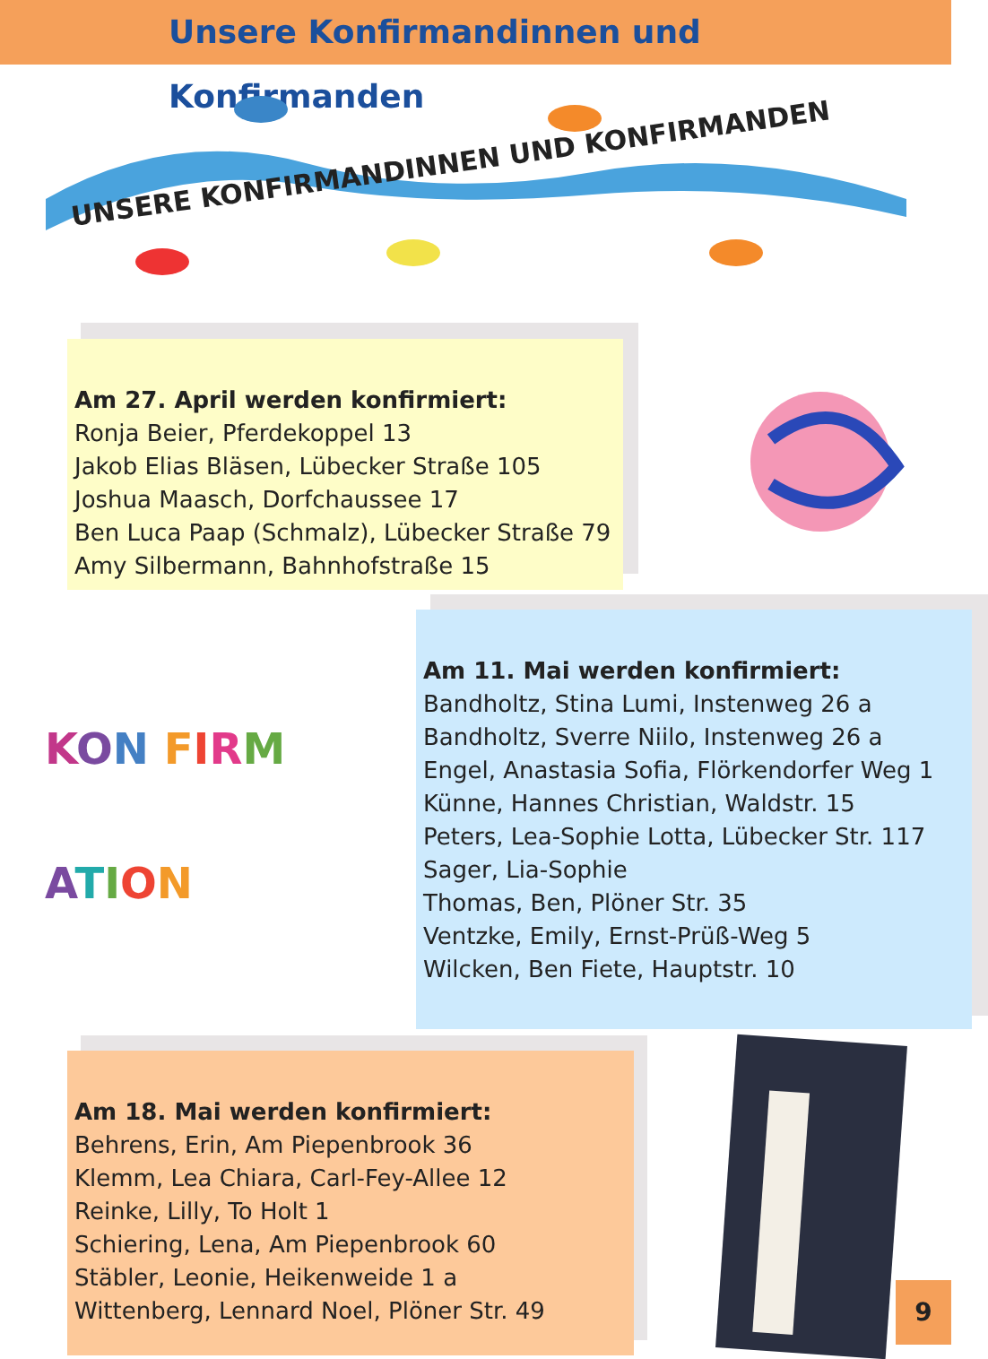Unsere Konfirmandinnen und Konfirmanden
UNSERE KONFIRMANDINNEN UND KONFIRMANDEN
Am 27. April werden konfirmiert:
Ronja Beier, Pferdekoppel 13
Jakob Elias Bläsen, Lübecker Straße 105
Joshua Maasch, Dorfchaussee 17
Ben Luca Paap (Schmalz), Lübecker Straße 79
Amy Silbermann, Bahnhofstraße 15
Am 11. Mai werden konfirmiert:
Bandholtz, Stina Lumi, Instenweg 26 a
Bandholtz, Sverre Niilo, Instenweg 26 a
Engel, Anastasia Sofia, Flörkendorfer Weg 1
Künne, Hannes Christian, Waldstr. 15
Peters, Lea-Sophie Lotta, Lübecker Str. 117
Sager, Lia-Sophie
Thomas, Ben, Plöner Str. 35
Ventzke, Emily, Ernst-Prüß-Weg 5
Wilcken, Ben Fiete, Hauptstr. 10
KON FIRM
ATION
Am 18. Mai werden konfirmiert:
Behrens, Erin, Am Piepenbrook 36
Klemm, Lea Chiara, Carl-Fey-Allee 12
Reinke, Lilly, To Holt 1
Schiering, Lena, Am Piepenbrook 60
Stäbler, Leonie, Heikenweide 1 a
Wittenberg, Lennard Noel, Plöner Str. 49
9